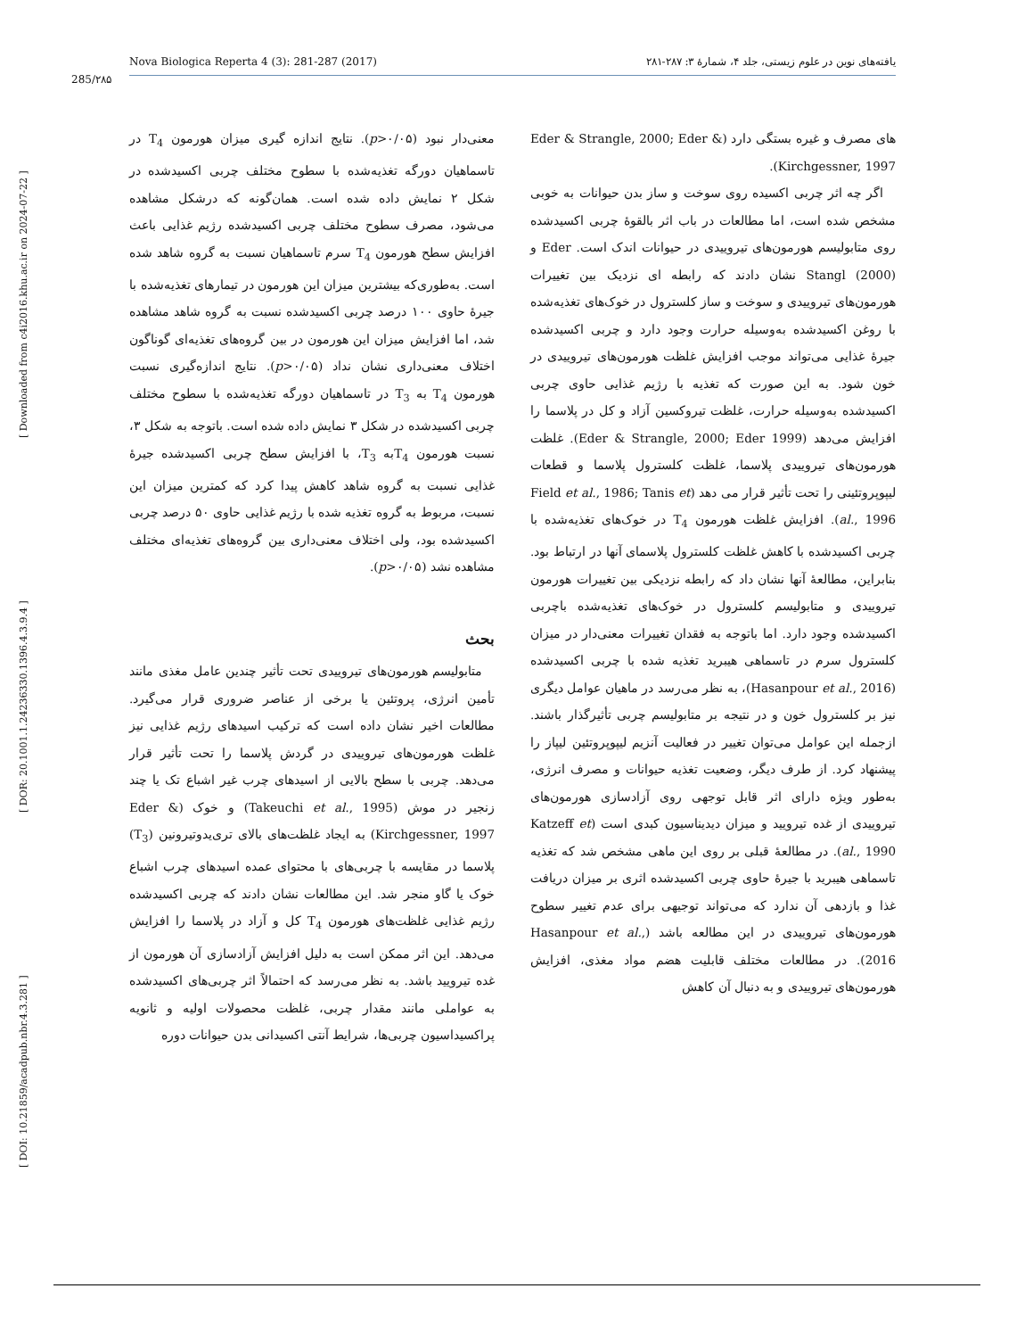Nova Biologica Reperta 4 (3): 281-287 (2017) یافته‌های نوین در علوم زیستی، جلد ۴، شمارهٔ ۳: ۲۸۷-۲۸۱
285/۲۸۵
[ DOI: 10.21859/acadpub.nbr.4.3.281 ] [ DOR: 20.1001.1.24236330.1396.4.3.9.4 ] [ Downloaded from c4i2016.khu.ac.ir on 2024-07-22 ]
معنی‌دار نبود (p>۰/۰۵). نتایج اندازه گیری میزان هورمون T<sub>4</sub> در تاسماهیان دورگه تغذیه‌شده با سطوح مختلف چربی اکسیدشده در شکل ۲ نمایش داده شده است. همان‌گونه که درشکل مشاهده می‌شود، مصرف سطوح مختلف چربی اکسیدشده رژیم غذایی باعث افزایش سطح هورمون T<sub>4</sub> سرم تاسماهیان نسبت به گروه شاهد شده است. به‌طوری‌که بیشترین میزان این هورمون در تیمارهای تغذیه‌شده با جیرهٔ حاوی ۱۰۰ درصد چربی اکسیدشده نسبت به گروه شاهد مشاهده شد، اما افزایش میزان این هورمون در بین گروه‌های تغذیه‌ای گوناگون اختلاف معنی‌داری نشان نداد (p>۰/۰۵). نتایج اندازه‌گیری نسبت هورمون T<sub>4</sub> به T<sub>3</sub> در تاسماهیان دورگه تغذیه‌شده با سطوح مختلف چربی اکسیدشده در شکل ۳ نمایش داده شده است. باتوجه به شکل ۳، نسبت هورمون T<sub>4</sub>به T<sub>3</sub>، با افزایش سطح چربی اکسیدشده جیرهٔ غذایی نسبت به گروه شاهد کاهش پیدا کرد که کمترین میزان این نسبت، مربوط به گروه تغذیه شده با رژیم غذایی حاوی ۵۰ درصد چربی اکسیدشده بود، ولی اختلاف معنی‌داری بین گروه‌های تغذیه‌ای مختلف مشاهده نشد (p>۰/۰۵).
بحث
 متابولیسم هورمون‌های تیروییدی تحت تأثیر چندین عامل مغذی مانند تأمین انرژی، پروتئین یا برخی از عناصر ضروری قرار می‌گیرد. مطالعات اخیر نشان داده است که ترکیب اسیدهای رژیم غذایی نیز غلظت هورمون‌های تیروییدی در گردش پلاسما را تحت تأثیر قرار می‌دهد. چربی با سطح بالایی از اسیدهای چرب غیر اشباع تک یا چند زنجیر در موش (Takeuchi et al., 1995) و خوک (Eder & Kirchgessner, 1997) به ایجاد غلظت‌های بالای تری‌یدوتیرونین (T<sub>3</sub>) پلاسما در مقایسه با چربی‌های با محتوای عمده اسیدهای چرب اشباع خوک یا گاو منجر شد. این مطالعات نشان دادند که چربی اکسیدشده رژیم غذایی غلظت‌های هورمون T<sub>4</sub> کل و آزاد در پلاسما را افزایش می‌دهد. این اثر ممکن است به دلیل افزایش آزادسازی آن هورمون از غده تیرویید باشد. به نظر می‌رسد که احتمالاً اثر چربی‌های اکسیدشده به عواملی مانند مقدار چربی، غلظت محصولات اولیه و ثانویه پراکسیداسیون چربی‌ها، شرایط آنتی اکسیدانی بدن حیوانات دوره
های مصرف و غیره بستگی دارد (Eder & Strangle, 2000; Eder & Kirchgessner, 1997).
 اگر چه اثر چربی اکسیده روی سوخت و ساز بدن حیوانات به خوبی مشخص شده است، اما مطالعات در باب اثر بالقوهٔ چربی اکسیدشده روی متابولیسم هورمون‌های تیروییدی در حیوانات اندک است. Eder و Stangl (2000) نشان دادند که رابطه ای نزدیک بین تغییرات هورمون‌های تیروییدی و سوخت و ساز کلسترول در خوک‌های تغذیه‌شده با روغن اکسیدشده به‌وسیله حرارت وجود دارد و چربی اکسیدشده جیرهٔ غذایی می‌تواند موجب افزایش غلظت هورمون‌های تیروییدی در خون شود. به این صورت که تغذیه با رژیم غذایی حاوی چربی اکسیدشده به‌وسیله حرارت، غلظت تیروکسین آزاد و کل در پلاسما را افزایش می‌دهد (Eder & Strangle, 2000; Eder 1999). غلظت هورمون‌های تیروییدی پلاسما، غلظت کلسترول پلاسما و قطعات لیپوپروتئینی را تحت تأثیر قرار می دهد (Field et al., 1986; Tanis et al., 1996). افزایش غلظت هورمون T<sub>4</sub> در خوک‌های تغذیه‌شده با چربی اکسیدشده با کاهش غلظت کلسترول پلاسمای آنها در ارتباط بود. بنابراین، مطالعهٔ آنها نشان داد که رابطه نزدیکی بین تغییرات هورمون تیروییدی و متابولیسم کلسترول در خوک‌های تغذیه‌شده باچربی اکسیدشده وجود دارد. اما باتوجه به فقدان تغییرات معنی‌دار در میزان کلسترول سرم در تاسماهی هیبرید تغذیه شده با چربی اکسیدشده (Hasanpour et al., 2016)، به نظر می‌رسد در ماهیان عوامل دیگری نیز بر کلسترول خون و در نتیجه بر متابولیسم چربی تأثیرگذار باشند. ازجمله این عوامل می‌توان تغییر در فعالیت آنزیم لیپوپروتئین لیپاز را پیشنهاد کرد. از طرف دیگر، وضعیت تغذیه حیوانات و مصرف انرژی، به‌طور ویژه دارای اثر قابل توجهی روی آزادسازی هورمون‌های تیروییدی از غده تیرویید و میزان دیدیناسیون کبدی است (Katzeff et al., 1990). در مطالعهٔ قبلی بر روی این ماهی مشخص شد که تغذیه تاسماهی هیبرید با جیرهٔ حاوی چربی اکسیدشده اثری بر میزان دریافت غذا و بازدهی آن ندارد که می‌تواند توجیهی برای عدم تغییر سطوح هورمون‌های تیروییدی در این مطالعه باشد (Hasanpour et al., 2016). در مطالعات مختلف قابلیت هضم مواد مغذی، افزایش هورمون‌های تیروییدی و به دنبال آن کاهش